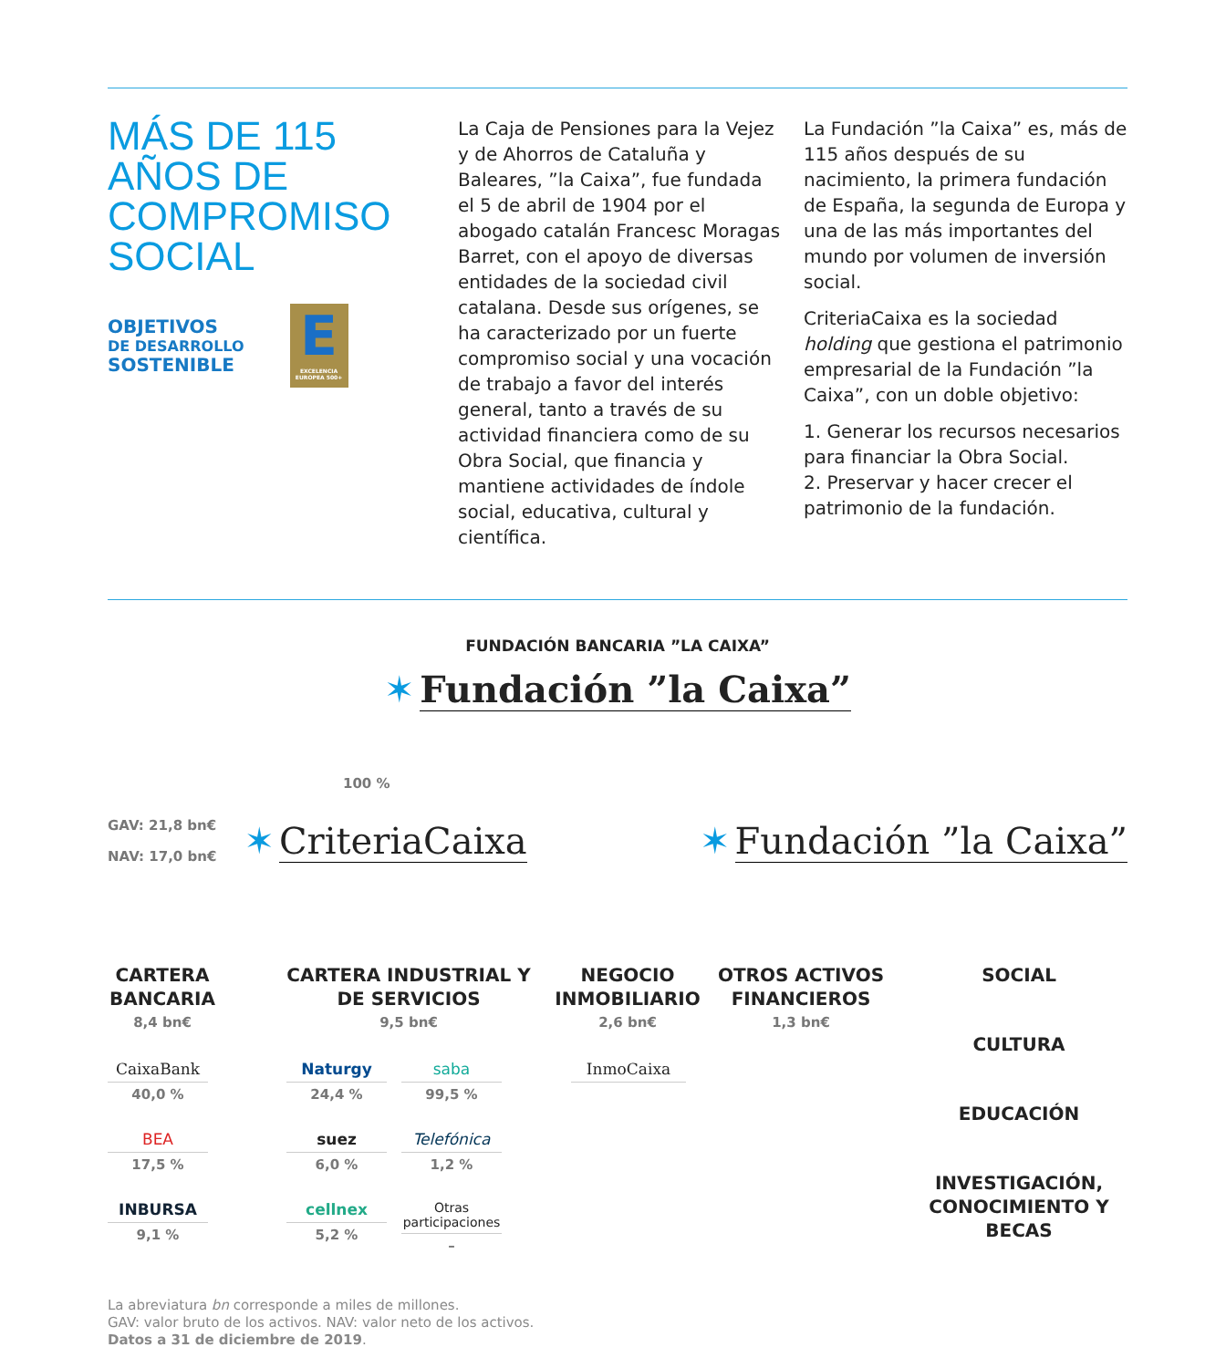MÁS DE 115 AÑOS DE COMPROMISO SOCIAL
OBJETIVOS
DE DESARROLLO
SOSTENIBLE
E
EXCELENCIA EUROPEA 500+
La Caja de Pensiones para la Vejez y de Ahorros de Cataluña y Baleares, ”la Caixa”, fue fundada el 5 de abril de 1904 por el abogado catalán Francesc Moragas Barret, con el apoyo de diversas entidades de la sociedad civil catalana. Desde sus orígenes, se ha caracterizado por un fuerte compromiso social y una vocación de trabajo a favor del interés general, tanto a través de su actividad financiera como de su Obra Social, que financia y mantiene actividades de índole social, educativa, cultural y científica.
La Fundación ”la Caixa” es, más de 115 años después de su nacimiento, la primera fundación de España, la segunda de Europa y una de las más importantes del mundo por volumen de inversión social.
CriteriaCaixa es la sociedad holding que gestiona el patrimonio empresarial de la Fundación ”la Caixa”, con un doble objetivo:
1. Generar los recursos necesarios para financiar la Obra Social.
2. Preservar y hacer crecer el patrimonio de la fundación.
FUNDACIÓN BANCARIA ”LA CAIXA”
✶ Fundación ”la Caixa”
100 %
GAV: 21,8 bn€
NAV: 17,0 bn€
✶ CriteriaCaixa ✶ Fundación ”la Caixa”
CARTERA BANCARIA
8,4 bn€
CARTERA INDUSTRIAL Y DE SERVICIOS
9,5 bn€
NEGOCIO INMOBILIARIO
2,6 bn€
OTROS ACTIVOS FINANCIEROS
1,3 bn€
CaixaBank
40,0 %
BEA
17,5 %
INBURSA
9,1 %
Naturgy
24,4 %
suez
6,0 %
cellnex
5,2 %
saba
99,5 %
Telefónica
1,2 %
Otras participaciones
–
InmoCaixa
SOCIAL
CULTURA
EDUCACIÓN
INVESTIGACIÓN, CONOCIMIENTO Y BECAS
La abreviatura bn corresponde a miles de millones.
GAV: valor bruto de los activos. NAV: valor neto de los activos.
Datos a 31 de diciembre de 2019.